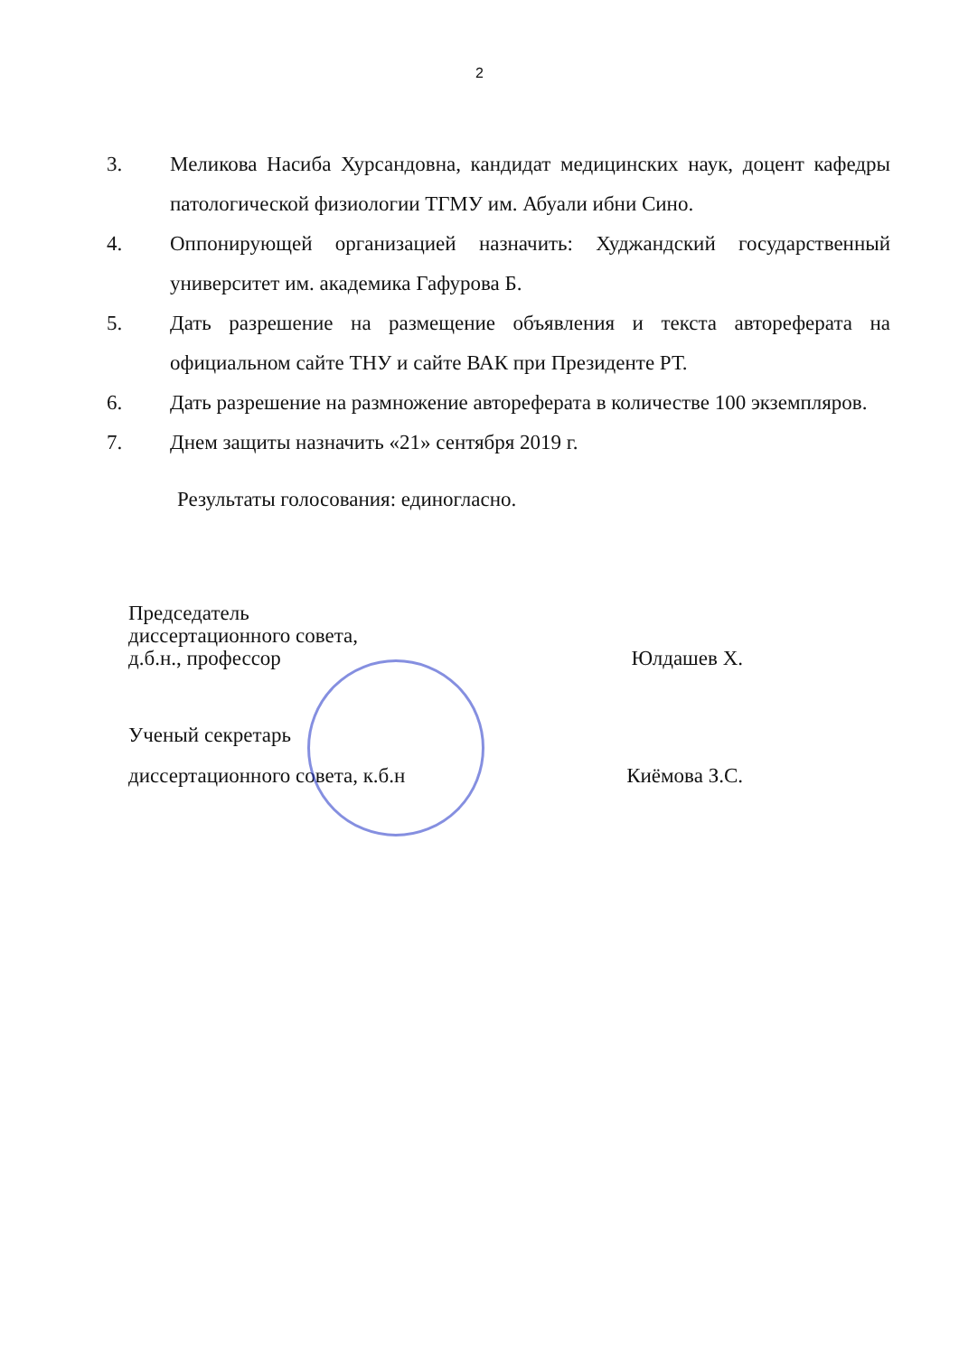2
3. Меликова Насиба Хурсандовна, кандидат медицинских наук, доцент кафедры патологической физиологии ТГМУ им. Абуали ибни Сино.
4. Оппонирующей организацией назначить: Худжандский государственный университет им. академика Гафурова Б.
5. Дать разрешение на размещение объявления и текста автореферата на официальном сайте ТНУ и сайте ВАК при Президенте РТ.
6. Дать разрешение на размножение автореферата в количестве 100 экземпляров.
7. Днем защиты назначить «21» сентября 2019 г.
Результаты голосования: единогласно.
Председатель
диссертационного совета,
д.б.н., профессор Юлдашев Х.
Ученый секретарь
диссертационного совета, к.б.н Киёмова З.С.